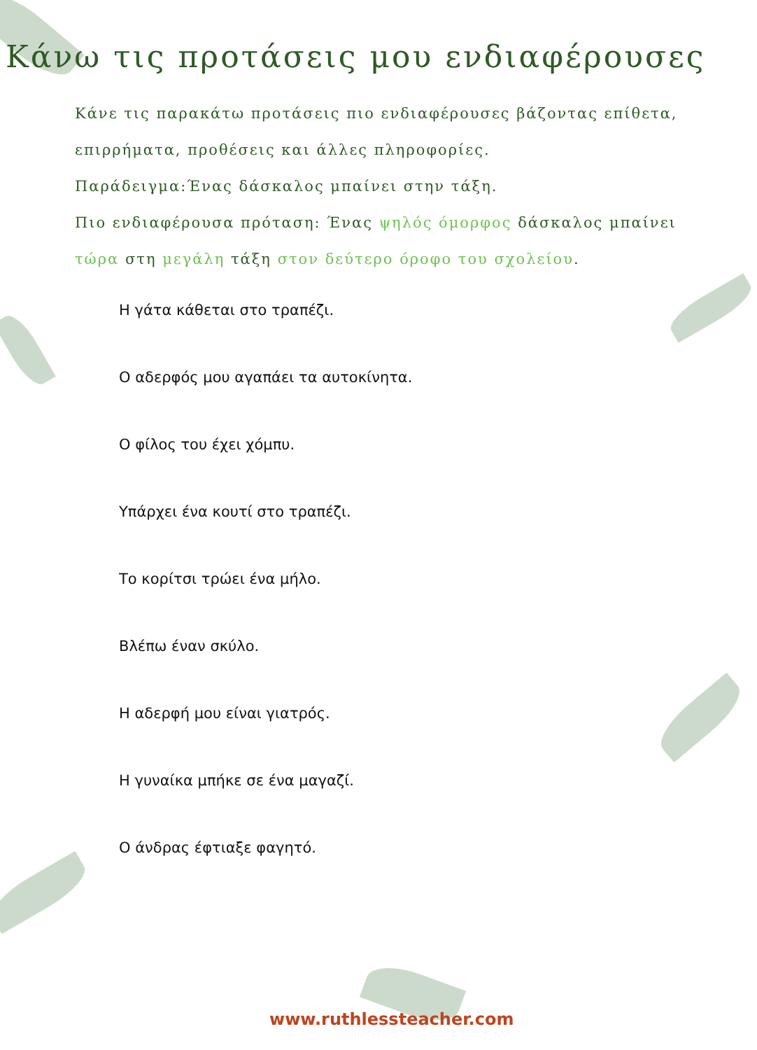Κάνω τις προτάσεις μου ενδιαφέρουσες
Κάνε τις παρακάτω προτάσεις πιο ενδιαφέρουσες βάζοντας επίθετα, επιρρήματα, προθέσεις και άλλες πληροφορίες.
Παράδειγμα:Ένας δάσκαλος μπαίνει στην τάξη.
Πιο ενδιαφέρουσα πρόταση: Ένας ψηλός όμορφος δάσκαλος μπαίνει τώρα στη μεγάλη τάξη στον δεύτερο όροφο του σχολείου.
Η γάτα κάθεται στο τραπέζι.
Ο αδερφός μου αγαπάει τα αυτοκίνητα.
Ο φίλος του έχει χόμπυ.
Υπάρχει ένα κουτί στο τραπέζι.
Το κορίτσι τρώει ένα μήλο.
Βλέπω έναν σκύλο.
Η αδερφή μου είναι γιατρός.
Η γυναίκα μπήκε σε ένα μαγαζί.
Ο άνδρας έφτιαξε φαγητό.
www.ruthlessteacher.com